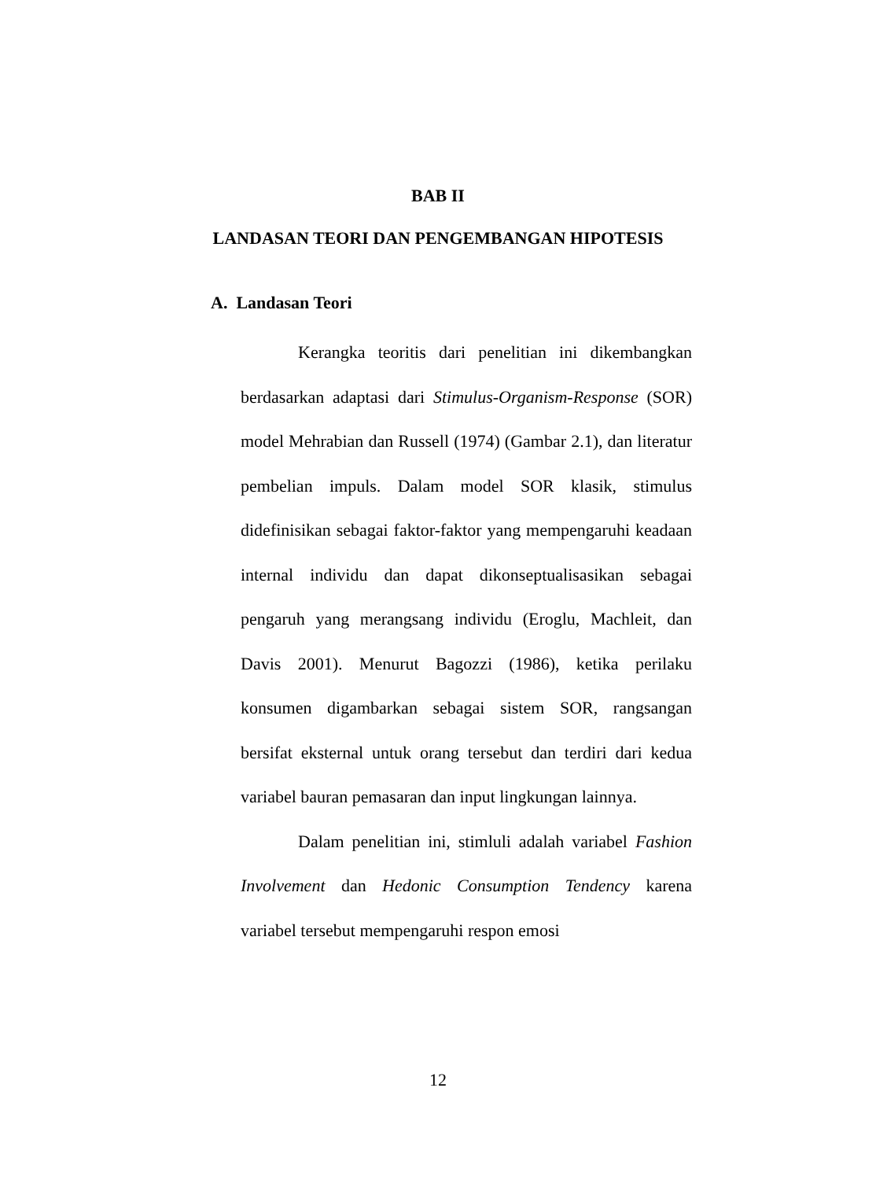BAB II
LANDASAN TEORI DAN PENGEMBANGAN HIPOTESIS
A. Landasan Teori
Kerangka teoritis dari penelitian ini dikembangkan berdasarkan adaptasi dari Stimulus-Organism-Response (SOR) model Mehrabian dan Russell (1974) (Gambar 2.1), dan literatur pembelian impuls. Dalam model SOR klasik, stimulus didefinisikan sebagai faktor-faktor yang mempengaruhi keadaan internal individu dan dapat dikonseptualisasikan sebagai pengaruh yang merangsang individu (Eroglu, Machleit, dan Davis 2001). Menurut Bagozzi (1986), ketika perilaku konsumen digambarkan sebagai sistem SOR, rangsangan bersifat eksternal untuk orang tersebut dan terdiri dari kedua variabel bauran pemasaran dan input lingkungan lainnya.
Dalam penelitian ini, stimluli adalah variabel Fashion Involvement dan Hedonic Consumption Tendency karena variabel tersebut mempengaruhi respon emosi
12